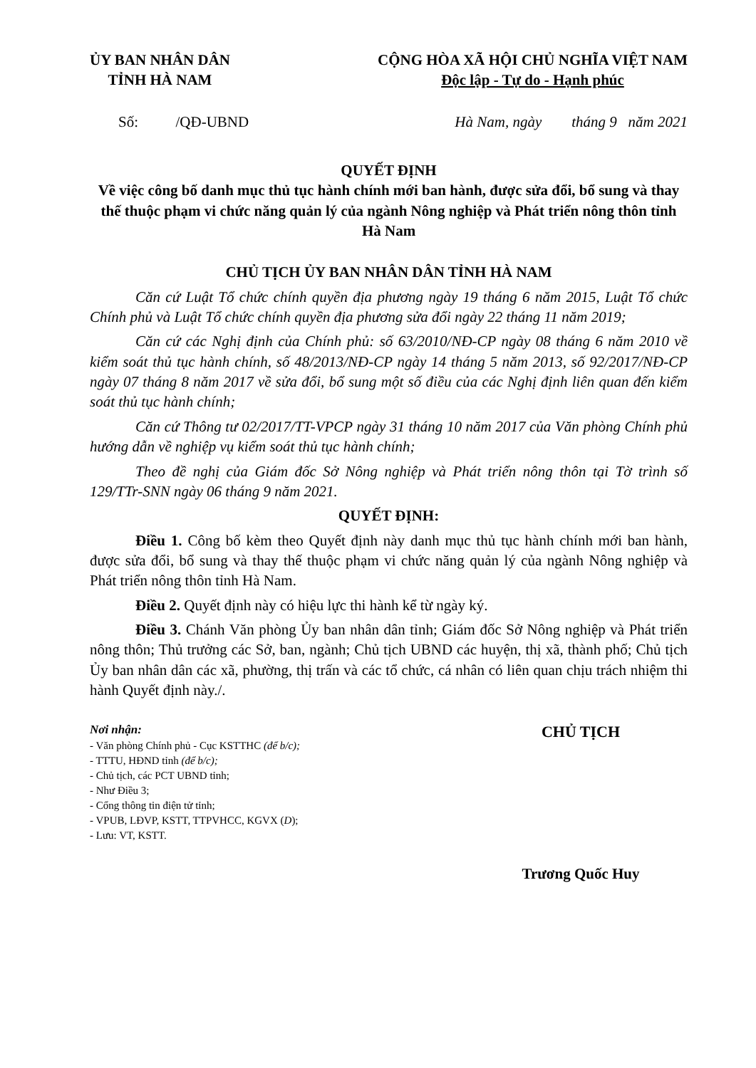ỦY BAN NHÂN DÂN
TỈNH HÀ NAM
CỘNG HÒA XÃ HỘI CHỦ NGHĨA VIỆT NAM
Độc lập - Tự do - Hạnh phúc
Số: /QĐ-UBND Hà Nam, ngày tháng 9 năm 2021
QUYẾT ĐỊNH
Về việc công bố danh mục thủ tục hành chính mới ban hành, được sửa đổi, bổ sung và thay thế thuộc phạm vi chức năng quản lý của ngành Nông nghiệp và Phát triển nông thôn tỉnh Hà Nam
CHỦ TỊCH ỦY BAN NHÂN DÂN TỈNH HÀ NAM
Căn cứ Luật Tổ chức chính quyền địa phương ngày 19 tháng 6 năm 2015, Luật Tổ chức Chính phủ và Luật Tổ chức chính quyền địa phương sửa đổi ngày 22 tháng 11 năm 2019;
Căn cứ các Nghị định của Chính phủ: số 63/2010/NĐ-CP ngày 08 tháng 6 năm 2010 về kiểm soát thủ tục hành chính, số 48/2013/NĐ-CP ngày 14 tháng 5 năm 2013, số 92/2017/NĐ-CP ngày 07 tháng 8 năm 2017 về sửa đổi, bổ sung một số điều của các Nghị định liên quan đến kiểm soát thủ tục hành chính;
Căn cứ Thông tư 02/2017/TT-VPCP ngày 31 tháng 10 năm 2017 của Văn phòng Chính phủ hướng dẫn về nghiệp vụ kiểm soát thủ tục hành chính;
Theo đề nghị của Giám đốc Sở Nông nghiệp và Phát triển nông thôn tại Tờ trình số 129/TTr-SNN ngày 06 tháng 9 năm 2021.
QUYẾT ĐỊNH:
Điều 1. Công bố kèm theo Quyết định này danh mục thủ tục hành chính mới ban hành, được sửa đổi, bổ sung và thay thế thuộc phạm vi chức năng quản lý của ngành Nông nghiệp và Phát triển nông thôn tỉnh Hà Nam.
Điều 2. Quyết định này có hiệu lực thi hành kể từ ngày ký.
Điều 3. Chánh Văn phòng Ủy ban nhân dân tỉnh; Giám đốc Sở Nông nghiệp và Phát triển nông thôn; Thủ trưởng các Sở, ban, ngành; Chủ tịch UBND các huyện, thị xã, thành phố; Chủ tịch Ủy ban nhân dân các xã, phường, thị trấn và các tổ chức, cá nhân có liên quan chịu trách nhiệm thi hành Quyết định này./.
Nơi nhận:
- Văn phòng Chính phủ - Cục KSTTHC (để b/c);
- TTTU, HĐND tỉnh (để b/c);
- Chủ tịch, các PCT UBND tỉnh;
- Như Điều 3;
- Cổng thông tin điện tử tỉnh;
- VPUB, LĐVP, KSTT, TTPVHCC, KGVX (D);
- Lưu: VT, KSTT.
CHỦ TỊCH
Trương Quốc Huy